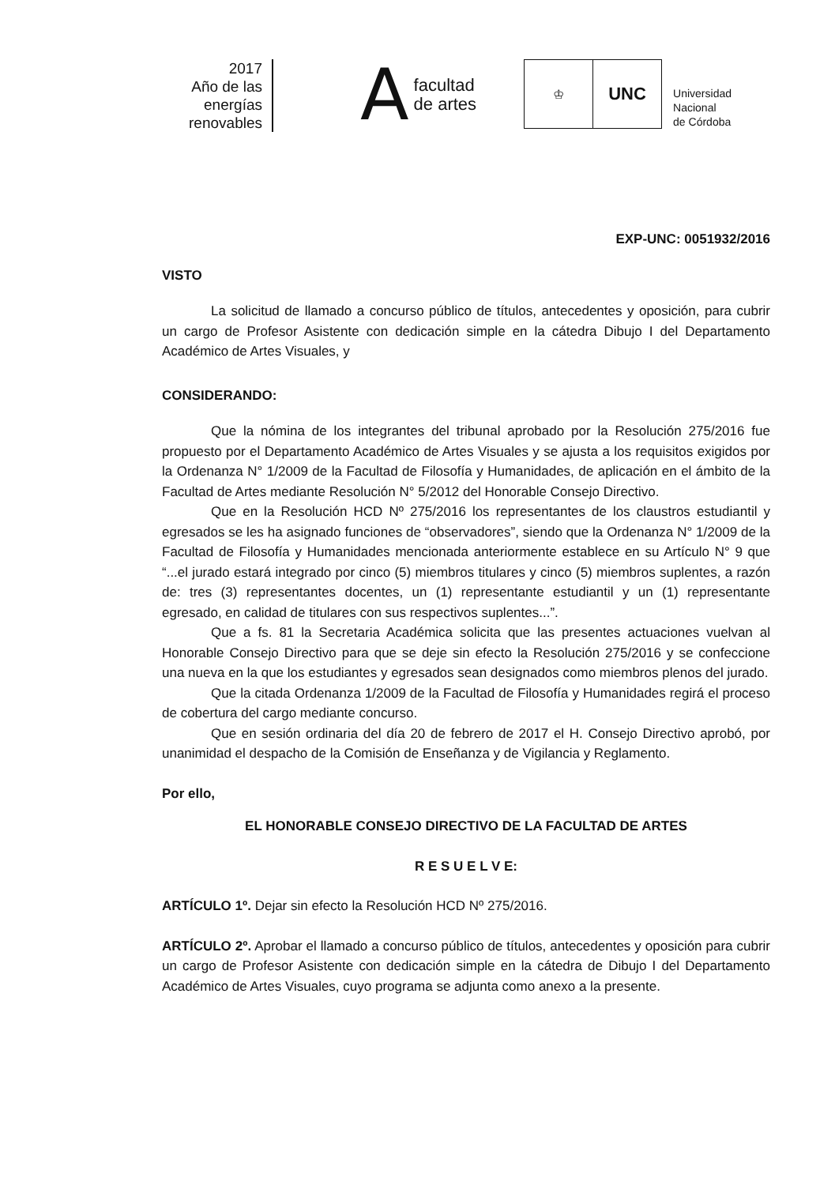2017
Año de las
energías
renovables
Afacultad
de artes
♔
UNC
Universidad
Nacional
de Córdoba
EXP-UNC: 0051932/2016
VISTO
La solicitud de llamado a concurso público de títulos, antecedentes y oposición, para cubrir un cargo de Profesor Asistente con dedicación simple en la cátedra Dibujo I del Departamento Académico de Artes Visuales, y
CONSIDERANDO:
Que la nómina de los integrantes del tribunal aprobado por la Resolución 275/2016 fue propuesto por el Departamento Académico de Artes Visuales y se ajusta a los requisitos exigidos por la Ordenanza N° 1/2009 de la Facultad de Filosofía y Humanidades, de aplicación en el ámbito de la Facultad de Artes mediante Resolución N° 5/2012 del Honorable Consejo Directivo.
Que en la Resolución HCD Nº 275/2016 los representantes de los claustros estudiantil y egresados se les ha asignado funciones de “observadores”, siendo que la Ordenanza N° 1/2009 de la Facultad de Filosofía y Humanidades mencionada anteriormente establece en su Artículo N° 9 que “...el jurado estará integrado por cinco (5) miembros titulares y cinco (5) miembros suplentes, a razón de: tres (3) representantes docentes, un (1) representante estudiantil y un (1) representante egresado, en calidad de titulares con sus respectivos suplentes...”.
Que a fs. 81 la Secretaria Académica solicita que las presentes actuaciones vuelvan al Honorable Consejo Directivo para que se deje sin efecto la Resolución 275/2016 y se confeccione una nueva en la que los estudiantes y egresados sean designados como miembros plenos del jurado.
Que la citada Ordenanza 1/2009 de la Facultad de Filosofía y Humanidades regirá el proceso de cobertura del cargo mediante concurso.
Que en sesión ordinaria del día 20 de febrero de 2017 el H. Consejo Directivo aprobó, por unanimidad el despacho de la Comisión de Enseñanza y de Vigilancia y Reglamento.
Por ello,
EL HONORABLE CONSEJO DIRECTIVO DE LA FACULTAD DE ARTES
R E S U E L V E:
ARTÍCULO 1º. Dejar sin efecto la Resolución HCD Nº 275/2016.
ARTÍCULO 2º. Aprobar el llamado a concurso público de títulos, antecedentes y oposición para cubrir un cargo de Profesor Asistente con dedicación simple en la cátedra de Dibujo I del Departamento Académico de Artes Visuales, cuyo programa se adjunta como anexo a la presente.